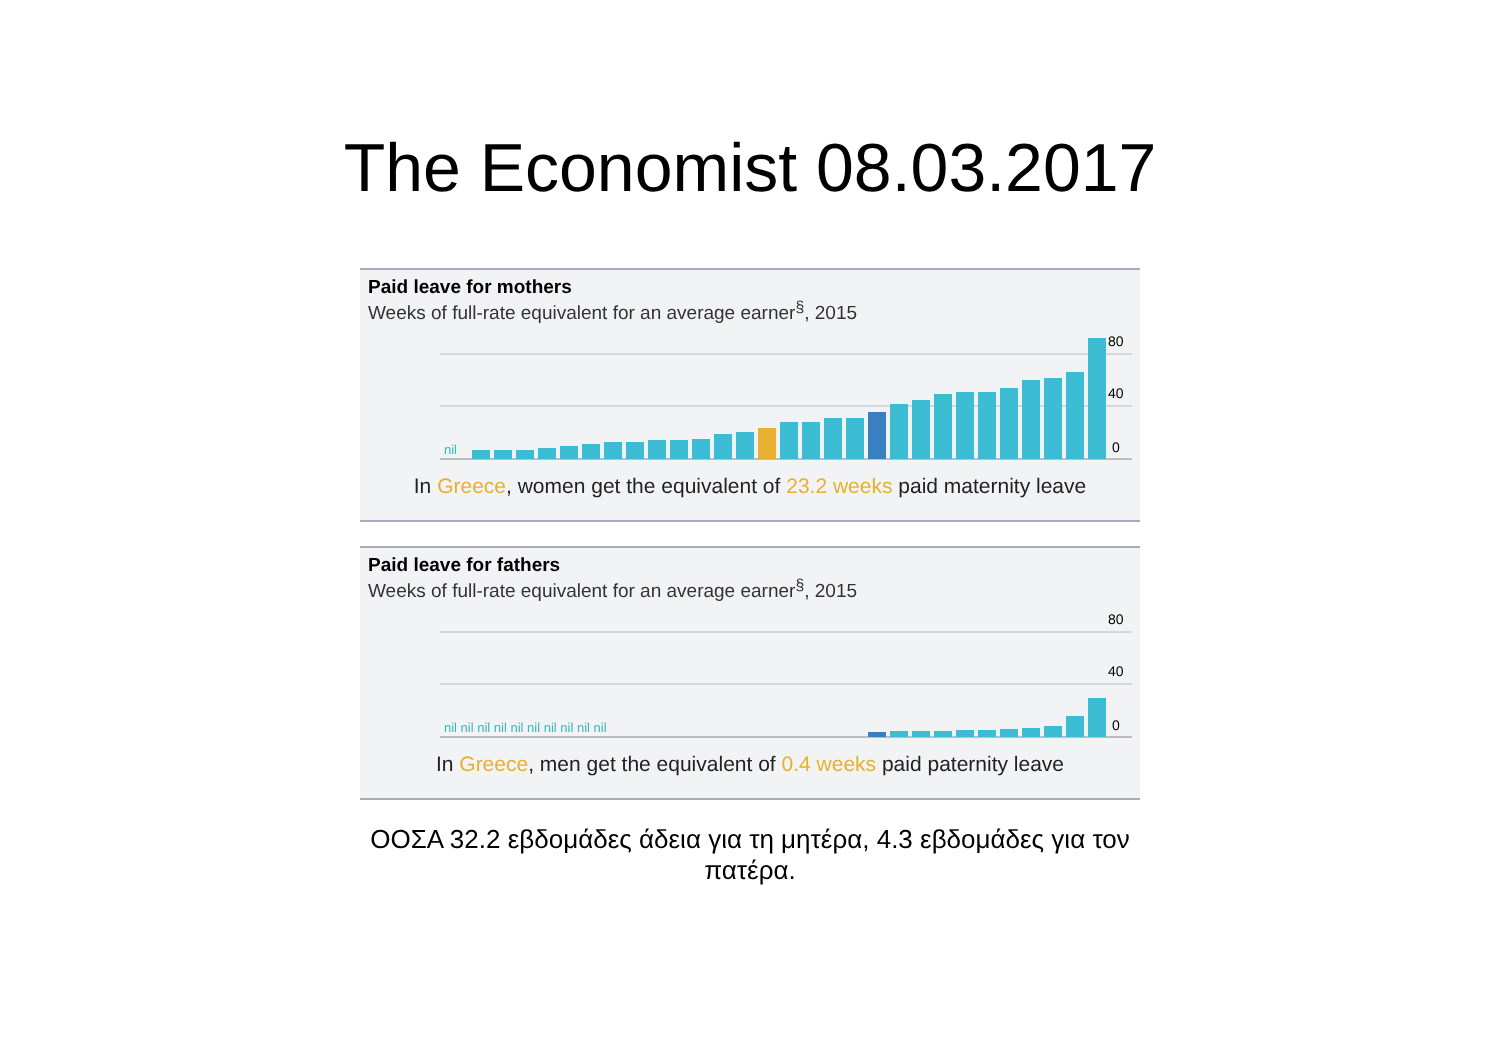The Economist 08.03.2017
Paid leave for mothers
Weeks of full-rate equivalent for an average earner<sup>§</sup>, 2015
80
40
0
nil
In Greece, women get the equivalent of 23.2 weeks paid maternity leave
Paid leave for fathers
Weeks of full-rate equivalent for an average earner<sup>§</sup>, 2015
80
40
0
nil nil nil nil nil nil nil nil nil nil
In Greece, men get the equivalent of 0.4 weeks paid paternity leave
ΟΟΣΑ 32.2 εβδομάδες άδεια για τη μητέρα, 4.3 εβδομάδες για τον πατέρα.